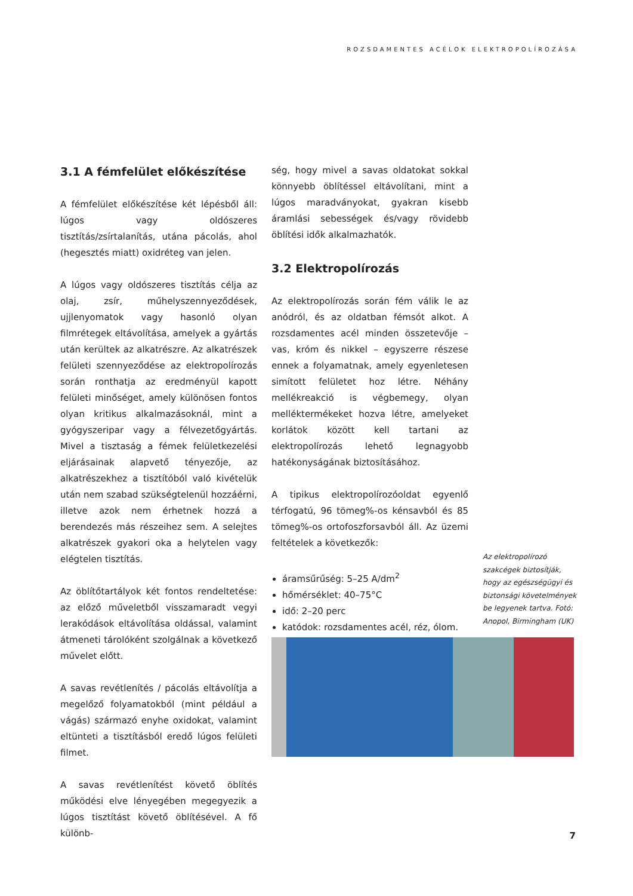ROZSDAMENTES ACÉLOK ELEKTROPOLÍROZÁSA
3.1 A fémfelület előkészítése
A fémfelület előkészítése két lépésből áll: lúgos vagy oldószeres tisztítás/zsírtalanítás, utána pácolás, ahol (hegesztés miatt) oxidréteg van jelen.
A lúgos vagy oldószeres tisztítás célja az olaj, zsír, műhelyszennyeződések, ujjlenyomatok vagy hasonló olyan filmrétegek eltávolítása, amelyek a gyártás után kerültek az alkatrészre. Az alkatrészek felületi szennyeződése az elektropolírozás során ronthatja az eredményül kapott felületi minőséget, amely különösen fontos olyan kritikus alkalmazásoknál, mint a gyógyszeripar vagy a félvezetőgyártás. Mivel a tisztaság a fémek felületkezelési eljárásainak alapvető tényezője, az alkatrészekhez a tisztítóból való kivételük után nem szabad szükségtelenül hozzáérni, illetve azok nem érhetnek hozzá a berendezés más részeihez sem. A selejtes alkatrészek gyakori oka a helytelen vagy elégtelen tisztítás.
Az öblítőtartályok két fontos rendeltetése: az előző műveletből visszamaradt vegyi lerakódások eltávolítása oldással, valamint átmeneti tárolóként szolgálnak a következő művelet előtt.
A savas revétlenítés / pácolás eltávolítja a megelőző folyamatokból (mint például a vágás) származó enyhe oxidokat, valamint eltünteti a tisztításból eredő lúgos felületi filmet.
A savas revétlenítést követő öblítés működési elve lényegében megegyezik a lúgos tisztítást követő öblítésével. A fő különb-
ség, hogy mivel a savas oldatokat sokkal könnyebb öblítéssel eltávolítani, mint a lúgos maradványokat, gyakran kisebb áramlási sebességek és/vagy rövidebb öblítési idők alkalmazhatók.
3.2 Elektropolírozás
Az elektropolírozás során fém válik le az anódról, és az oldatban fémsót alkot. A rozsdamentes acél minden összetevője – vas, króm és nikkel – egyszerre részese ennek a folyamatnak, amely egyenletesen simított felületet hoz létre. Néhány mellékreakció is végbemegy, olyan melléktermékeket hozva létre, amelyeket korlátok között kell tartani az elektropolírozás lehető legnagyobb hatékonyságának biztosításához.
A tipikus elektropolírozóoldat egyenlő térfogatú, 96 tömeg%-os kénsavból és 85 tömeg%-os ortofoszforsavból áll. Az üzemi feltételek a következők:
áramsűrűség: 5–25 A/dm<sup>2</sup>
hőmérséklet: 40–75°C
idő: 2–20 perc
katódok: rozsdamentes acél, réz, ólom.
Az elektropolírozó szakcégek biztosítják, hogy az egészségügyi és biztonsági követelmények be legyenek tartva. Fotó: Anopol, Birmingham (UK)
7